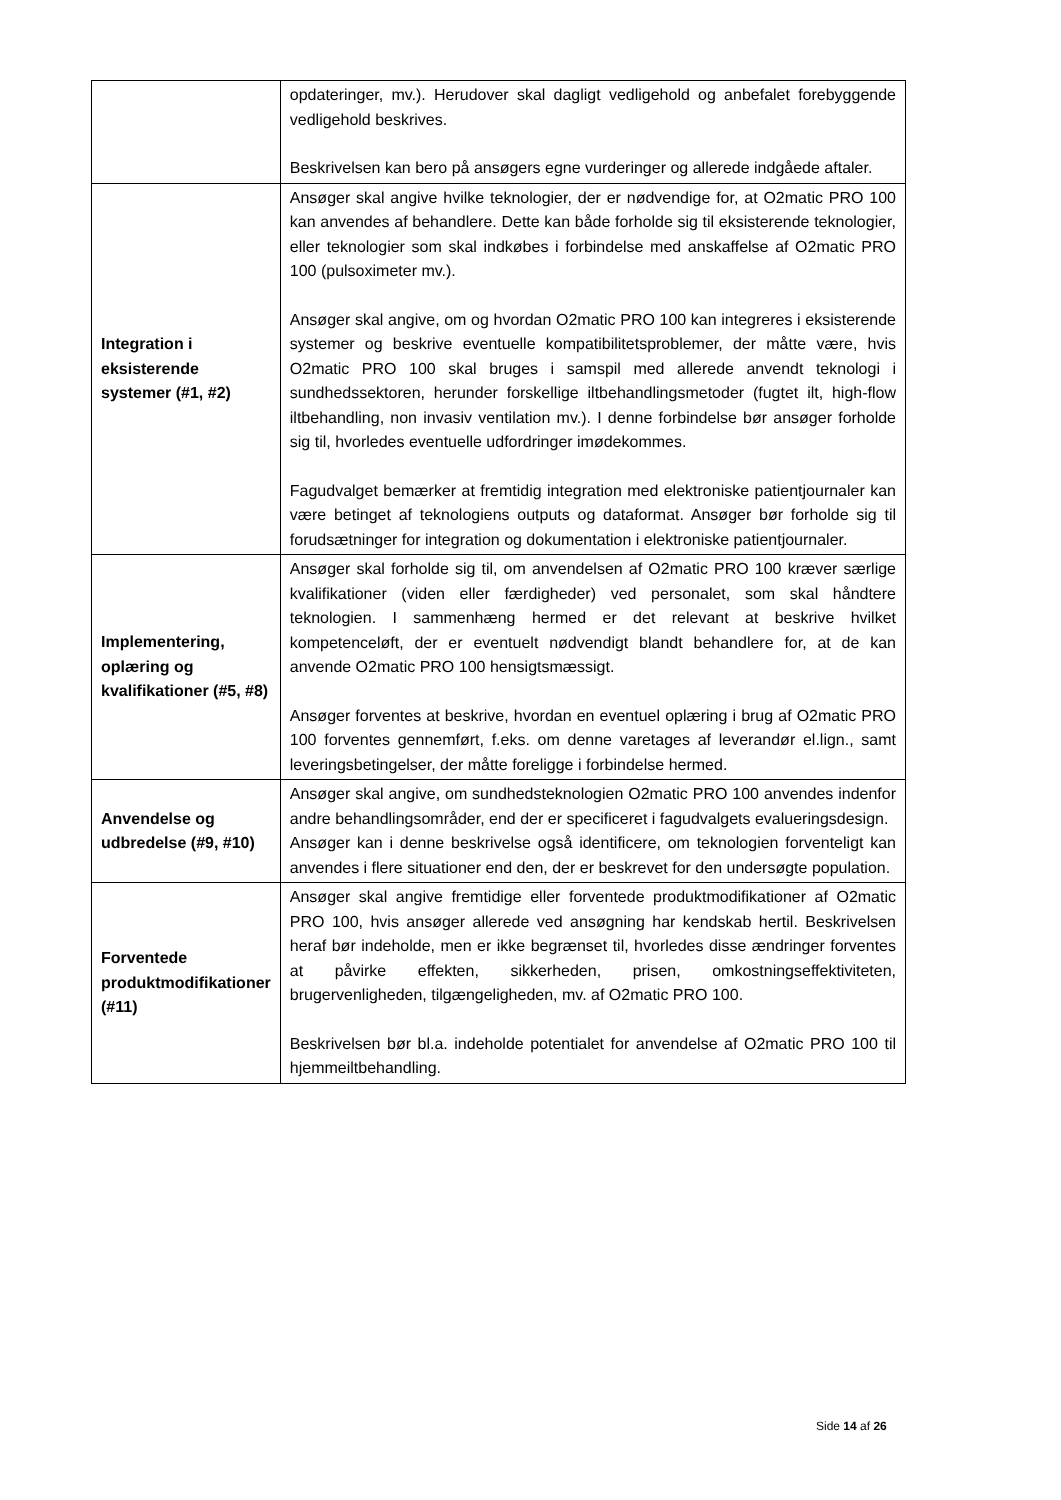| | opdateringer, mv.). Herudover skal dagligt vedligehold og anbefalet forebyggende vedligehold beskrives. Beskrivelsen kan bero på ansøgers egne vurderinger og allerede indgåede aftaler. |
| Integration i eksisterende systemer (#1, #2) | Ansøger skal angive hvilke teknologier, der er nødvendige for, at O2matic PRO 100 kan anvendes af behandlere. Dette kan både forholde sig til eksisterende teknologier, eller teknologier som skal indkøbes i forbindelse med anskaffelse af O2matic PRO 100 (pulsoximeter mv.). Ansøger skal angive, om og hvordan O2matic PRO 100 kan integreres i eksisterende systemer og beskrive eventuelle kompatibilitetsproblemer, der måtte være, hvis O2matic PRO 100 skal bruges i samspil med allerede anvendt teknologi i sundhedssektoren, herunder forskellige iltbehandlingsmetoder (fugtet ilt, high-flow iltbehandling, non invasiv ventilation mv.). I denne forbindelse bør ansøger forholde sig til, hvorledes eventuelle udfordringer imødekommes. Fagudvalget bemærker at fremtidig integration med elektroniske patientjournaler kan være betinget af teknologiens outputs og dataformat. Ansøger bør forholde sig til forudsætninger for integration og dokumentation i elektroniske patientjournaler. |
| Implementering, oplæring og kvalifikationer (#5, #8) | Ansøger skal forholde sig til, om anvendelsen af O2matic PRO 100 kræver særlige kvalifikationer (viden eller færdigheder) ved personalet, som skal håndtere teknologien. I sammenhæng hermed er det relevant at beskrive hvilket kompetenceløft, der er eventuelt nødvendigt blandt behandlere for, at de kan anvende O2matic PRO 100 hensigtsmæssigt. Ansøger forventes at beskrive, hvordan en eventuel oplæring i brug af O2matic PRO 100 forventes gennemført, f.eks. om denne varetages af leverandør el.lign., samt leveringsbetingelser, der måtte foreligge i forbindelse hermed. |
| Anvendelse og udbredelse (#9, #10) | Ansøger skal angive, om sundhedsteknologien O2matic PRO 100 anvendes indenfor andre behandlingsområder, end der er specificeret i fagudvalgets evalueringsdesign. Ansøger kan i denne beskrivelse også identificere, om teknologien forventeligt kan anvendes i flere situationer end den, der er beskrevet for den undersøgte population. |
| Forventede produktmodifikationer (#11) | Ansøger skal angive fremtidige eller forventede produktmodifikationer af O2matic PRO 100, hvis ansøger allerede ved ansøgning har kendskab hertil. Beskrivelsen heraf bør indeholde, men er ikke begrænset til, hvorledes disse ændringer forventes at påvirke effekten, sikkerheden, prisen, omkostningseffektiviteten, brugervenligheden, tilgængeligheden, mv. af O2matic PRO 100. Beskrivelsen bør bl.a. indeholde potentialet for anvendelse af O2matic PRO 100 til hjemmeiltbehandling. |
Side 14 af 26